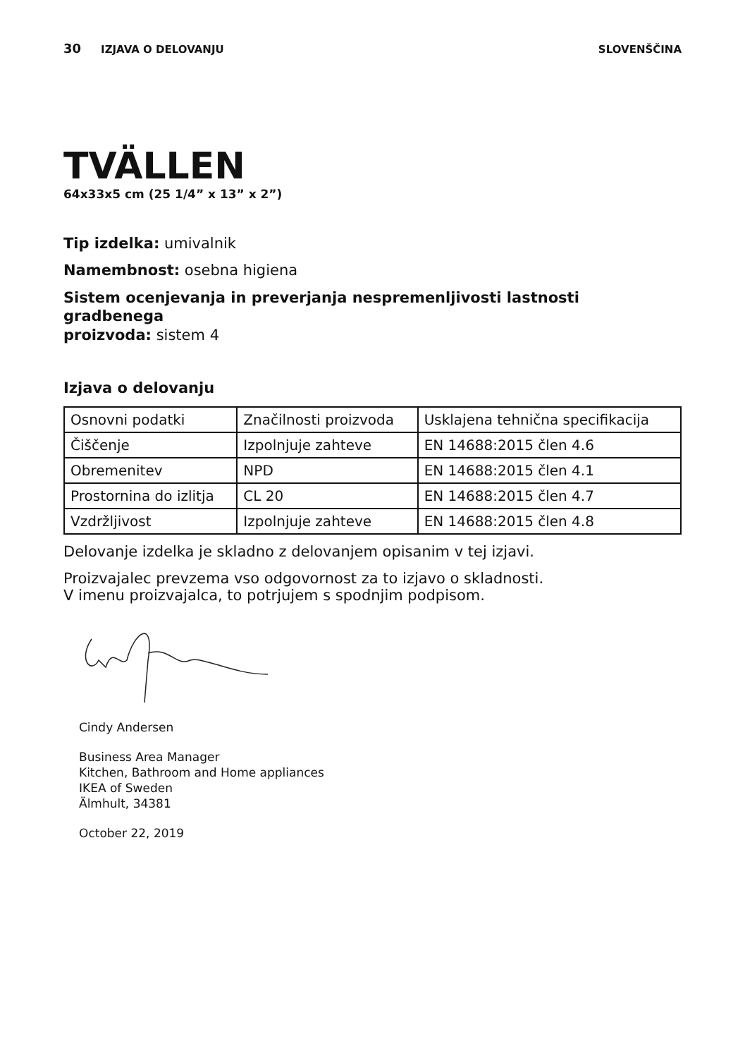30 IZJAVA O DELOVANJU SLOVENŠČINA
TVÄLLEN
64x33x5 cm (25 1/4” x 13” x 2”)
Tip izdelka: umivalnik
Namembnost: osebna higiena
Sistem ocenjevanja in preverjanja nespremenljivosti lastnosti gradbenega
proizvoda: sistem 4
Izjava o delovanju
| Osnovni podatki | Značilnosti proizvoda | Usklajena tehnična specifikacija |
| Čiščenje | Izpolnjuje zahteve | EN 14688:2015 člen 4.6 |
| Obremenitev | NPD | EN 14688:2015 člen 4.1 |
| Prostornina do izlitja | CL 20 | EN 14688:2015 člen 4.7 |
| Vzdržljivost | Izpolnjuje zahteve | EN 14688:2015 člen 4.8 |
Delovanje izdelka je skladno z delovanjem opisanim v tej izjavi.
Proizvajalec prevzema vso odgovornost za to izjavo o skladnosti.
V imenu proizvajalca, to potrjujem s spodnjim podpisom.
Cindy Andersen
Business Area Manager
Kitchen, Bathroom and Home appliances
IKEA of Sweden
Älmhult, 34381
October 22, 2019